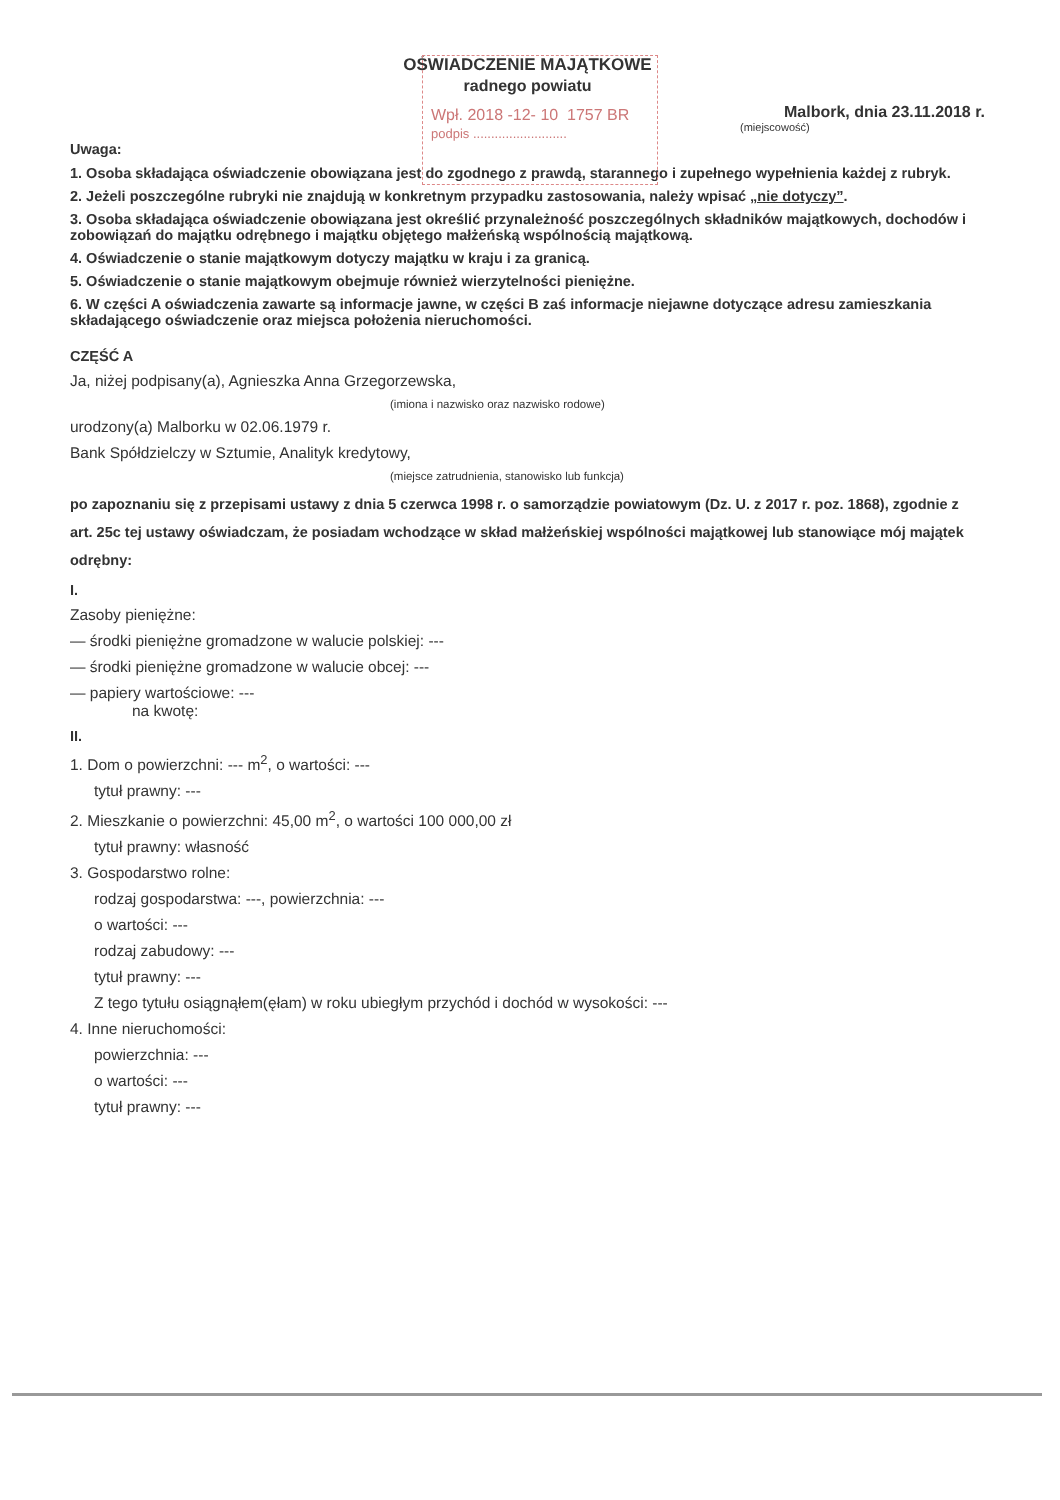Wpł. 2018 -12- 10 1757 BR
podpis ..........................
OŚWIADCZENIE MAJĄTKOWE
radnego powiatu
Malbork, dnia 23.11.2018 r.
(miejscowość)
Uwaga:
1. Osoba składająca oświadczenie obowiązana jest do zgodnego z prawdą, starannego i zupełnego wypełnienia każdej z rubryk.
2. Jeżeli poszczególne rubryki nie znajdują w konkretnym przypadku zastosowania, należy wpisać „nie dotyczy”.
3. Osoba składająca oświadczenie obowiązana jest określić przynależność poszczególnych składników majątkowych, dochodów i zobowiązań do majątku odrębnego i majątku objętego małżeńską wspólnością majątkową.
4. Oświadczenie o stanie majątkowym dotyczy majątku w kraju i za granicą.
5. Oświadczenie o stanie majątkowym obejmuje również wierzytelności pieniężne.
6. W części A oświadczenia zawarte są informacje jawne, w części B zaś informacje niejawne dotyczące adresu zamieszkania składającego oświadczenie oraz miejsca położenia nieruchomości.
CZĘŚĆ A
Ja, niżej podpisany(a), Agnieszka Anna Grzegorzewska,
(imiona i nazwisko oraz nazwisko rodowe)
urodzony(a) Malborku w 02.06.1979 r.
Bank Spółdzielczy w Sztumie, Analityk kredytowy,
(miejsce zatrudnienia, stanowisko lub funkcja)
po zapoznaniu się z przepisami ustawy z dnia 5 czerwca 1998 r. o samorządzie powiatowym (Dz. U. z 2017 r. poz. 1868), zgodnie z art. 25c tej ustawy oświadczam, że posiadam wchodzące w skład małżeńskiej wspólności majątkowej lub stanowiące mój majątek odrębny:
I.
Zasoby pieniężne:
— środki pieniężne gromadzone w walucie polskiej: ---
— środki pieniężne gromadzone w walucie obcej: ---
— papiery wartościowe: ---
na kwotę:
II.
1. Dom o powierzchni: --- m<sup>2</sup>, o wartości: ---
tytuł prawny: ---
2. Mieszkanie o powierzchni: 45,00 m<sup>2</sup>, o wartości 100 000,00 zł
tytuł prawny: własność
3. Gospodarstwo rolne:
rodzaj gospodarstwa: ---, powierzchnia: ---
o wartości: ---
rodzaj zabudowy: ---
tytuł prawny: ---
Z tego tytułu osiągnąłem(ęłam) w roku ubiegłym przychód i dochód w wysokości: ---
4. Inne nieruchomości:
powierzchnia: ---
o wartości: ---
tytuł prawny: ---